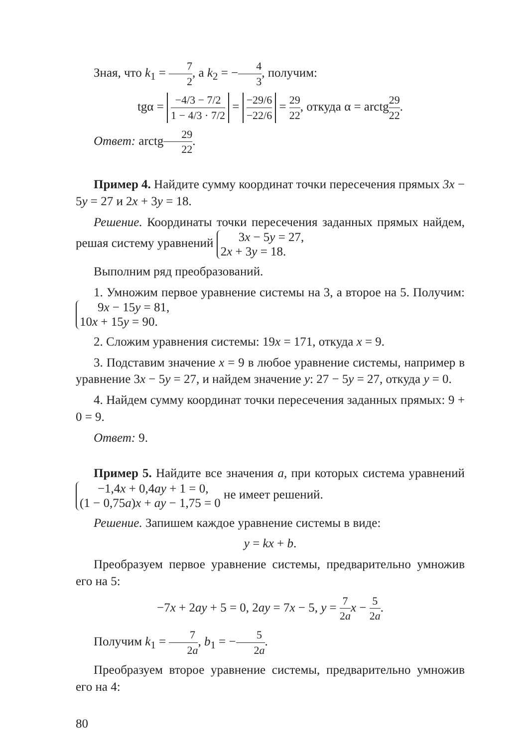Зная, что k<sub>1</sub> = 7 2, а k<sub>2</sub> = −4 3, получим:
tgα = −4/3 − 7/2 1 − 4/3 · 7/2 = −29/6 −22/6 = 29 22, откуда α = arctg29 22.
Ответ: arctg29 22.
Пример 4. Найдите сумму координат точки пересечения прямых 3x − 5y = 27 и 2x + 3y = 18.
Решение. Координаты точки пересечения заданных прямых найдем, решая систему уравнений 3x − 5y = 27,
2x + 3y = 18.
Выполним ряд преобразований.
1. Умножим первое уравнение системы на 3, а второе на 5. Получим: 9x − 15y = 81,
10x + 15y = 90.
2. Сложим уравнения системы: 19x = 171, откуда x = 9.
3. Подставим значение x = 9 в любое уравнение системы, например в уравнение 3x − 5y = 27, и найдем значение y: 27 − 5y = 27, откуда y = 0.
4. Найдем сумму координат точки пересечения заданных прямых: 9 + 0 = 9.
Ответ: 9.
Пример 5. Найдите все значения a, при которых система уравнений −1,4x + 0,4ay + 1 = 0,
(1 − 0,75a)x + ay − 1,75 = 0 не имеет решений.
Решение. Запишем каждое уравнение системы в виде:
y = kx + b.
Преобразуем первое уравнение системы, предварительно умножив его на 5:
−7x + 2ay + 5 = 0, 2ay = 7x − 5, y = 7 2a x − 5 2a.
Получим k<sub>1</sub> = 7 2a, b<sub>1</sub> = −5 2a.
Преобразуем второе уравнение системы, предварительно умножив его на 4:
80